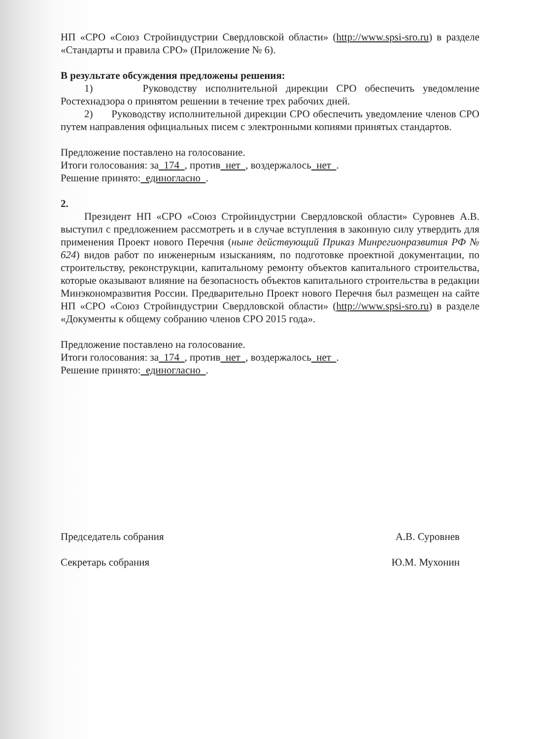НП «СРО «Союз Стройиндустрии Свердловской области» (http://www.spsi-sro.ru) в разделе «Стандарты и правила СРО» (Приложение № 6).
В результате обсуждения предложены решения:
1) Руководству исполнительной дирекции СРО обеспечить уведомление Ростехнадзора о принятом решении в течение трех рабочих дней.
2) Руководству исполнительной дирекции СРО обеспечить уведомление членов СРО путем направления официальных писем с электронными копиями принятых стандартов.
Предложение поставлено на голосование.
Итоги голосования: за 174 , против нет , воздержалось нет .
Решение принято: единогласно .
2.
Президент НП «СРО «Союз Стройиндустрии Свердловской области» Суровнев А.В. выступил с предложением рассмотреть и в случае вступления в законную силу утвердить для применения Проект нового Перечня (ныне действующий Приказ Минрегионразвития РФ № 624) видов работ по инженерным изысканиям, по подготовке проектной документации, по строительству, реконструкции, капитальному ремонту объектов капитального строительства, которые оказывают влияние на безопасность объектов капитального строительства в редакции Минэкономразвития России. Предварительно Проект нового Перечня был размещен на сайте НП «СРО «Союз Стройиндустрии Свердловской области» (http://www.spsi-sro.ru) в разделе «Документы к общему собранию членов СРО 2015 года».
Предложение поставлено на голосование.
Итоги голосования: за 174 , против нет , воздержалось нет .
Решение принято: единогласно .
Председатель собрания А.В. Суровнев
Секретарь собрания Ю.М. Мухонин